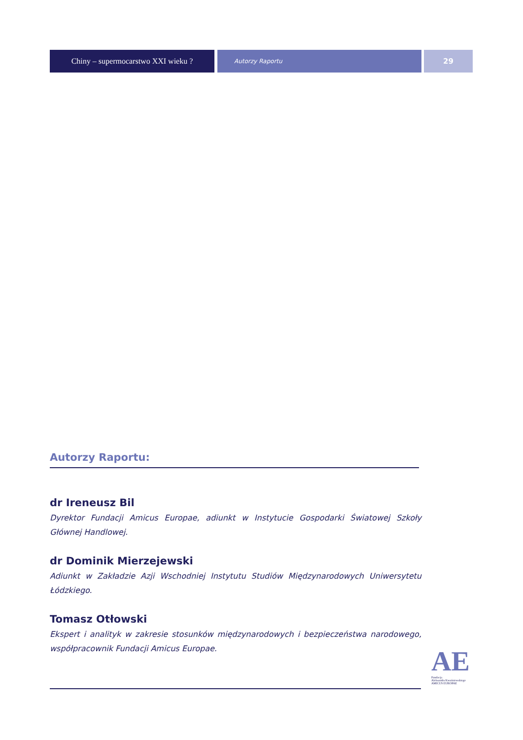Chiny – supermocarstwo XXI wieku ?
Autorzy Raportu
29
Autorzy Raportu:
dr Ireneusz Bil
Dyrektor Fundacji Amicus Europae, adiunkt w Instytucie Gospodarki Światowej Szkoły Głównej Handlowej.
dr Dominik Mierzejewski
Adiunkt w Zakładzie Azji Wschodniej Instytutu Studiów Międzynarodowych Uniwersytetu Łódzkiego.
Tomasz Otłowski
Ekspert i analityk w zakresie stosunków międzynarodowych i bezpieczeństwa narodowego, współpracownik Fundacji Amicus Europae.
AE
Fundacja
Aleksandra Kwaśniewskiego
AMICUS EUROPAE